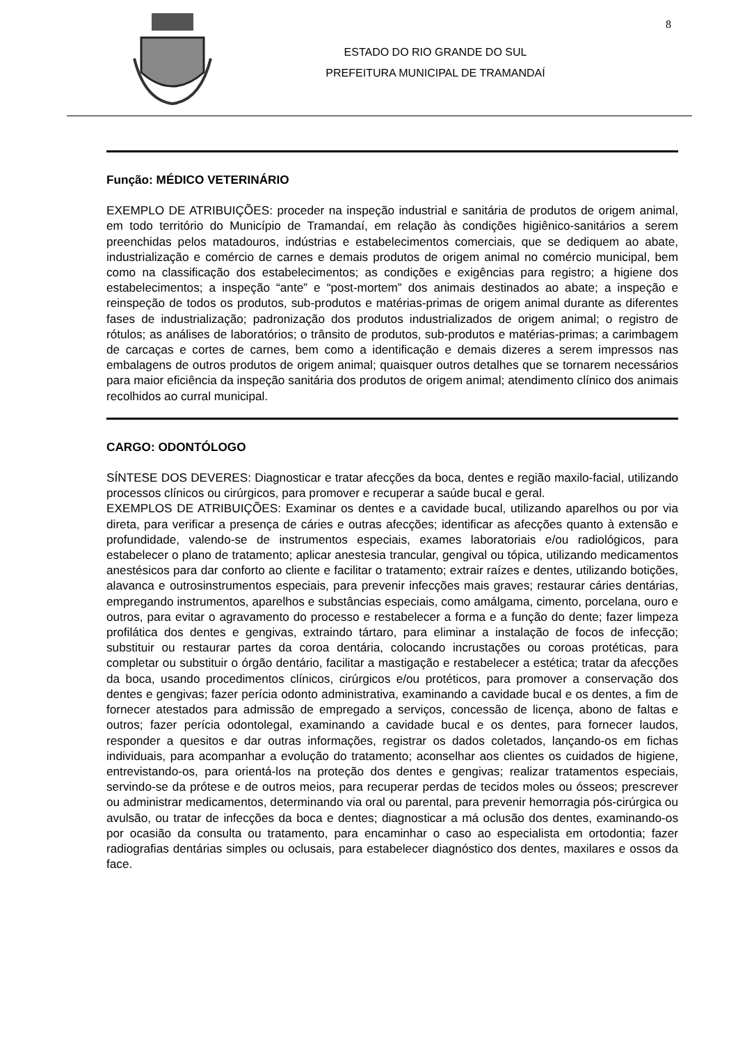ESTADO DO RIO GRANDE DO SUL
PREFEITURA MUNICIPAL DE TRAMANDAÍ
8
Função: MÉDICO VETERINÁRIO
EXEMPLO DE ATRIBUIÇÕES: proceder na inspeção industrial e sanitária de produtos de origem animal, em todo território do Município de Tramandaí, em relação às condições higiênico-sanitários a serem preenchidas pelos matadouros, indústrias e estabelecimentos comerciais, que se dediquem ao abate, industrialização e comércio de carnes e demais produtos de origem animal no comércio municipal, bem como na classificação dos estabelecimentos; as condições e exigências para registro; a higiene dos estabelecimentos; a inspeção “ante” e “post-mortem” dos animais destinados ao abate; a inspeção e reinspeção de todos os produtos, sub-produtos e matérias-primas de origem animal durante as diferentes fases de industrialização; padronização dos produtos industrializados de origem animal; o registro de rótulos; as análises de laboratórios; o trânsito de produtos, sub-produtos e matérias-primas; a carimbagem de carcaças e cortes de carnes, bem como a identificação e demais dizeres a serem impressos nas embalagens de outros produtos de origem animal; quaisquer outros detalhes que se tornarem necessários para maior eficiência da inspeção sanitária dos produtos de origem animal; atendimento clínico dos animais recolhidos ao curral municipal.
CARGO: ODONTÓLOGO
SÍNTESE DOS DEVERES: Diagnosticar e tratar afecções da boca, dentes e região maxilo-facial, utilizando processos clínicos ou cirúrgicos, para promover e recuperar a saúde bucal e geral.
EXEMPLOS DE ATRIBUIÇÕES: Examinar os dentes e a cavidade bucal, utilizando aparelhos ou por via direta, para verificar a presença de cáries e outras afecções; identificar as afecções quanto à extensão e profundidade, valendo-se de instrumentos especiais, exames laboratoriais e/ou radiológicos, para estabelecer o plano de tratamento; aplicar anestesia trancular, gengival ou tópica, utilizando medicamentos anestésicos para dar conforto ao cliente e facilitar o tratamento; extrair raízes e dentes, utilizando botições, alavanca e outrosinstrumentos especiais, para prevenir infecções mais graves; restaurar cáries dentárias, empregando instrumentos, aparelhos e substâncias especiais, como amálgama, cimento, porcelana, ouro e outros, para evitar o agravamento do processo e restabelecer a forma e a função do dente; fazer limpeza profilática dos dentes e gengivas, extraindo tártaro, para eliminar a instalação de focos de infecção; substituir ou restaurar partes da coroa dentária, colocando incrustações ou coroas protéticas, para completar ou substituir o órgão dentário, facilitar a mastigação e restabelecer a estética; tratar da afecções da boca, usando procedimentos clínicos, cirúrgicos e/ou protéticos, para promover a conservação dos dentes e gengivas; fazer perícia odonto administrativa, examinando a cavidade bucal e os dentes, a fim de fornecer atestados para admissão de empregado a serviços, concessão de licença, abono de faltas e outros; fazer perícia odontolegal, examinando a cavidade bucal e os dentes, para fornecer laudos, responder a quesitos e dar outras informações, registrar os dados coletados, lançando-os em fichas individuais, para acompanhar a evolução do tratamento; aconselhar aos clientes os cuidados de higiene, entrevistando-os, para orientá-los na proteção dos dentes e gengivas; realizar tratamentos especiais, servindo-se da prótese e de outros meios, para recuperar perdas de tecidos moles ou ósseos; prescrever ou administrar medicamentos, determinando via oral ou parental, para prevenir hemorragia pós-cirúrgica ou avulsão, ou tratar de infecções da boca e dentes; diagnosticar a má oclusão dos dentes, examinando-os por ocasião da consulta ou tratamento, para encaminhar o caso ao especialista em ortodontia; fazer radiografias dentárias simples ou oclusais, para estabelecer diagnóstico dos dentes, maxilares e ossos da face.